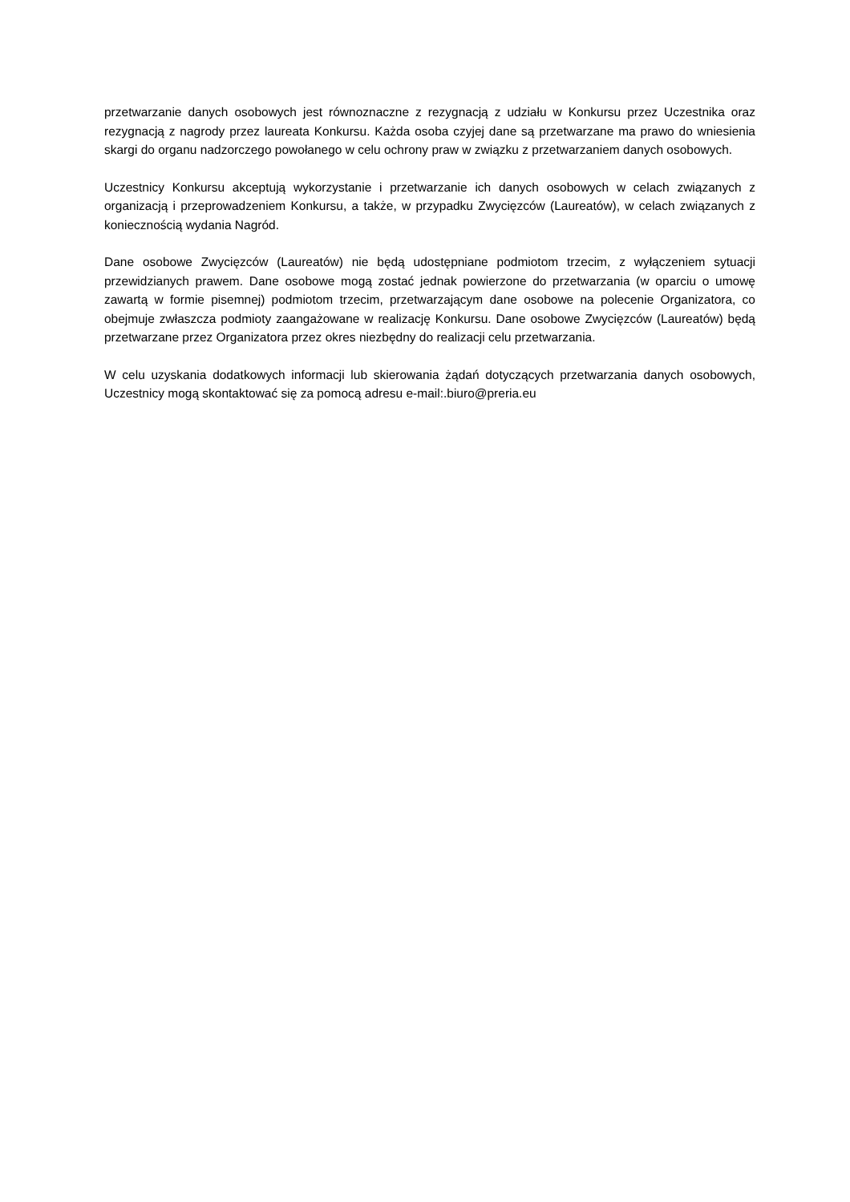przetwarzanie danych osobowych jest równoznaczne z rezygnacją z udziału w Konkursu przez Uczestnika oraz rezygnacją z nagrody przez laureata Konkursu. Każda osoba czyjej dane są przetwarzane ma prawo do wniesienia skargi do organu nadzorczego powołanego w celu ochrony praw w związku z przetwarzaniem danych osobowych.
Uczestnicy Konkursu akceptują wykorzystanie i przetwarzanie ich danych osobowych w celach związanych z organizacją i przeprowadzeniem Konkursu, a także, w przypadku Zwycięzców (Laureatów), w celach związanych z koniecznością wydania Nagród.
Dane osobowe Zwycięzców (Laureatów) nie będą udostępniane podmiotom trzecim, z wyłączeniem sytuacji przewidzianych prawem. Dane osobowe mogą zostać jednak powierzone do przetwarzania (w oparciu o umowę zawartą w formie pisemnej) podmiotom trzecim, przetwarzającym dane osobowe na polecenie Organizatora, co obejmuje zwłaszcza podmioty zaangażowane w realizację Konkursu. Dane osobowe Zwycięzców (Laureatów) będą przetwarzane przez Organizatora przez okres niezbędny do realizacji celu przetwarzania.
W celu uzyskania dodatkowych informacji lub skierowania żądań dotyczących przetwarzania danych osobowych, Uczestnicy mogą skontaktować się za pomocą adresu e-mail:.biuro@preria.eu